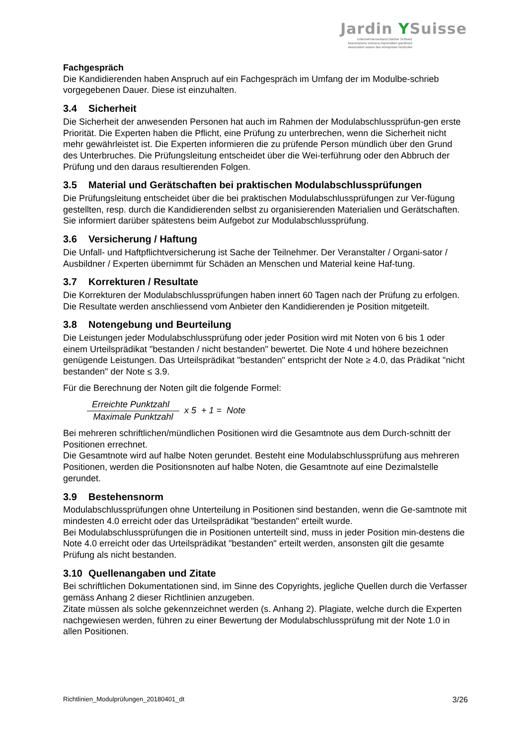Jardin YSuisse
Unternehmerverband Gärtner Schweiz
Associazione svizzera imprenditori giardinieri
Association suisse des entreprises horticoles
Fachgespräch
Die Kandidierenden haben Anspruch auf ein Fachgespräch im Umfang der im Modulbe-schrieb vorgegebenen Dauer. Diese ist einzuhalten.
3.4 Sicherheit
Die Sicherheit der anwesenden Personen hat auch im Rahmen der Modulabschlussprüfun-gen erste Priorität. Die Experten haben die Pflicht, eine Prüfung zu unterbrechen, wenn die Sicherheit nicht mehr gewährleistet ist. Die Experten informieren die zu prüfende Person mündlich über den Grund des Unterbruches. Die Prüfungsleitung entscheidet über die Wei-terführung oder den Abbruch der Prüfung und den daraus resultierenden Folgen.
3.5 Material und Gerätschaften bei praktischen Modulabschlussprüfungen
Die Prüfungsleitung entscheidet über die bei praktischen Modulabschlussprüfungen zur Ver-fügung gestellten, resp. durch die Kandidierenden selbst zu organisierenden Materialien und Gerätschaften. Sie informiert darüber spätestens beim Aufgebot zur Modulabschlussprüfung.
3.6 Versicherung / Haftung
Die Unfall- und Haftpflichtversicherung ist Sache der Teilnehmer. Der Veranstalter / Organi-sator / Ausbildner / Experten übernimmt für Schäden an Menschen und Material keine Haf-tung.
3.7 Korrekturen / Resultate
Die Korrekturen der Modulabschlussprüfungen haben innert 60 Tagen nach der Prüfung zu erfolgen. Die Resultate werden anschliessend vom Anbieter den Kandidierenden je Position mitgeteilt.
3.8 Notengebung und Beurteilung
Die Leistungen jeder Modulabschlussprüfung oder jeder Position wird mit Noten von 6 bis 1 oder einem Urteilsprädikat "bestanden / nicht bestanden" bewertet. Die Note 4 und höhere bezeichnen genügende Leistungen. Das Urteilsprädikat "bestanden" entspricht der Note ≥ 4.0, das Prädikat "nicht bestanden" der Note ≤ 3.9.
Für die Berechnung der Noten gilt die folgende Formel:
Erreichte Punktzahl
Maximale Punktzahl
x 5 + 1 = Note
Bei mehreren schriftlichen/mündlichen Positionen wird die Gesamtnote aus dem Durch-schnitt der Positionen errechnet.
Die Gesamtnote wird auf halbe Noten gerundet. Besteht eine Modulabschlussprüfung aus mehreren Positionen, werden die Positionsnoten auf halbe Noten, die Gesamtnote auf eine Dezimalstelle gerundet.
3.9 Bestehensnorm
Modulabschlussprüfungen ohne Unterteilung in Positionen sind bestanden, wenn die Ge-samtnote mit mindesten 4.0 erreicht oder das Urteilsprädikat "bestanden" erteilt wurde.
Bei Modulabschlussprüfungen die in Positionen unterteilt sind, muss in jeder Position min-destens die Note 4.0 erreicht oder das Urteilsprädikat "bestanden" erteilt werden, ansonsten gilt die gesamte Prüfung als nicht bestanden.
3.10 Quellenangaben und Zitate
Bei schriftlichen Dokumentationen sind, im Sinne des Copyrights, jegliche Quellen durch die Verfasser gemäss Anhang 2 dieser Richtlinien anzugeben.
Zitate müssen als solche gekennzeichnet werden (s. Anhang 2). Plagiate, welche durch die Experten nachgewiesen werden, führen zu einer Bewertung der Modulabschlussprüfung mit der Note 1.0 in allen Positionen.
Richtlinien_Modulprüfungen_20180401_dt 3/26